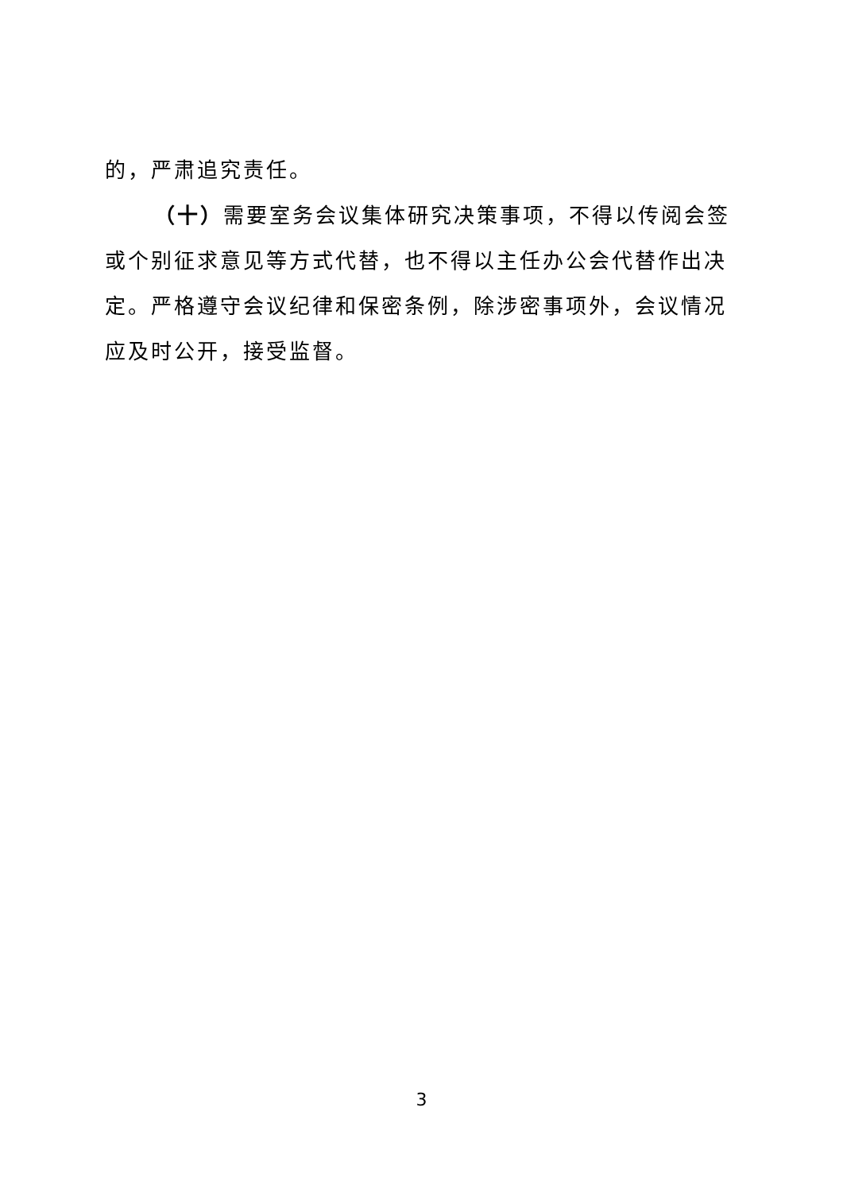的，严肃追究责任。
（十）需要室务会议集体研究决策事项，不得以传阅会签或个别征求意见等方式代替，也不得以主任办公会代替作出决定。严格遵守会议纪律和保密条例，除涉密事项外，会议情况应及时公开，接受监督。
3